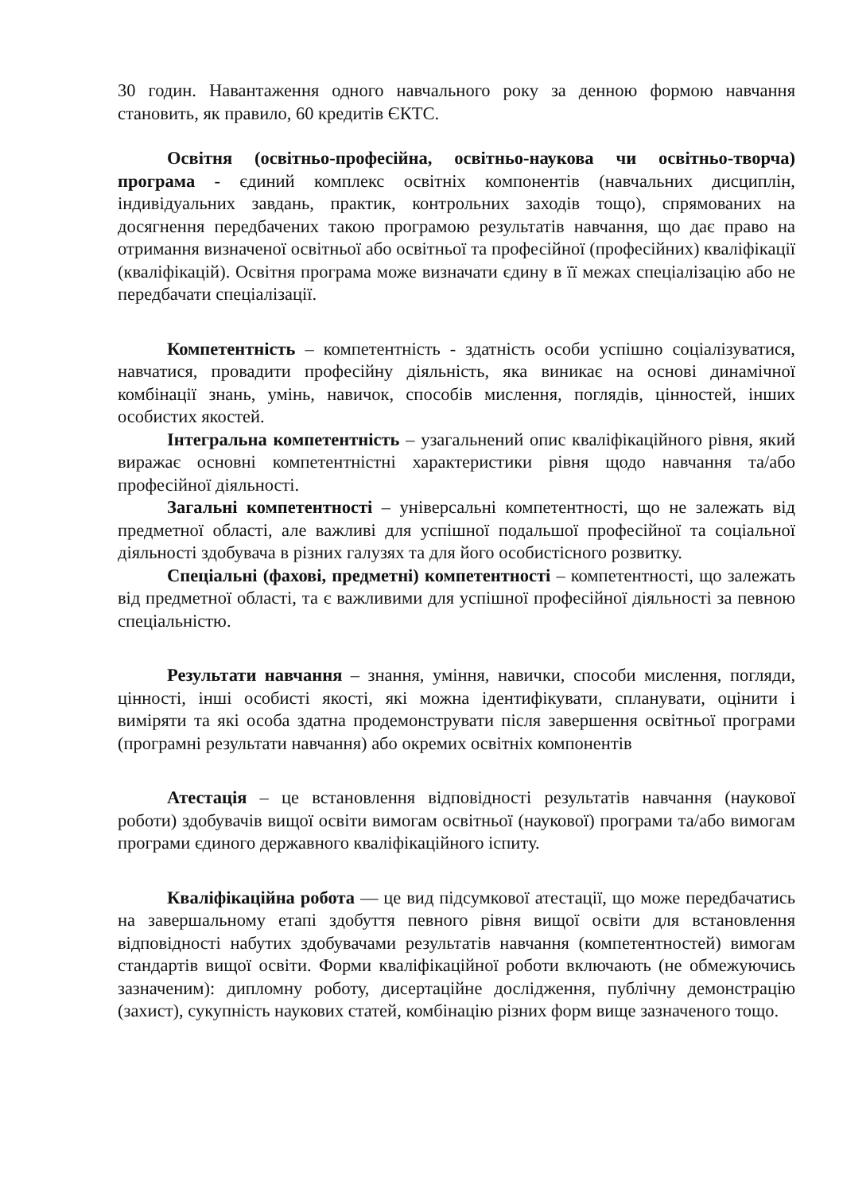30 годин. Навантаження одного навчального року за денною формою навчання становить, як правило, 60 кредитів ЄКТС.
Освітня (освітньо-професійна, освітньо-наукова чи освітньо-творча) програма - єдиний комплекс освітніх компонентів (навчальних дисциплін, індивідуальних завдань, практик, контрольних заходів тощо), спрямованих на досягнення передбачених такою програмою результатів навчання, що дає право на отримання визначеної освітньої або освітньої та професійної (професійних) кваліфікації (кваліфікацій). Освітня програма може визначати єдину в її межах спеціалізацію або не передбачати спеціалізації.
Компетентність – компетентність - здатність особи успішно соціалізуватися, навчатися, провадити професійну діяльність, яка виникає на основі динамічної комбінації знань, умінь, навичок, способів мислення, поглядів, цінностей, інших особистих якостей.
Інтегральна компетентність – узагальнений опис кваліфікаційного рівня, який виражає основні компетентністні характеристики рівня щодо навчання та/або професійної діяльності.
Загальні компетентності – універсальні компетентності, що не залежать від предметної області, але важливі для успішної подальшої професійної та соціальної діяльності здобувача в різних галузях та для його особистісного розвитку.
Спеціальні (фахові, предметні) компетентності – компетентності, що залежать від предметної області, та є важливими для успішної професійної діяльності за певною спеціальністю.
Результати навчання – знання, уміння, навички, способи мислення, погляди, цінності, інші особисті якості, які можна ідентифікувати, спланувати, оцінити і виміряти та які особа здатна продемонструвати після завершення освітньої програми (програмні результати навчання) або окремих освітніх компонентів
Атестація – це встановлення відповідності результатів навчання (наукової роботи) здобувачів вищої освіти вимогам освітньої (наукової) програми та/або вимогам програми єдиного державного кваліфікаційного іспиту.
Кваліфікаційна робота — це вид підсумкової атестації, що може передбачатись на завершальному етапі здобуття певного рівня вищої освіти для встановлення відповідності набутих здобувачами результатів навчання (компетентностей) вимогам стандартів вищої освіти. Форми кваліфікаційної роботи включають (не обмежуючись зазначеним): дипломну роботу, дисертаційне дослідження, публічну демонстрацію (захист), сукупність наукових статей, комбінацію різних форм вище зазначеного тощо.